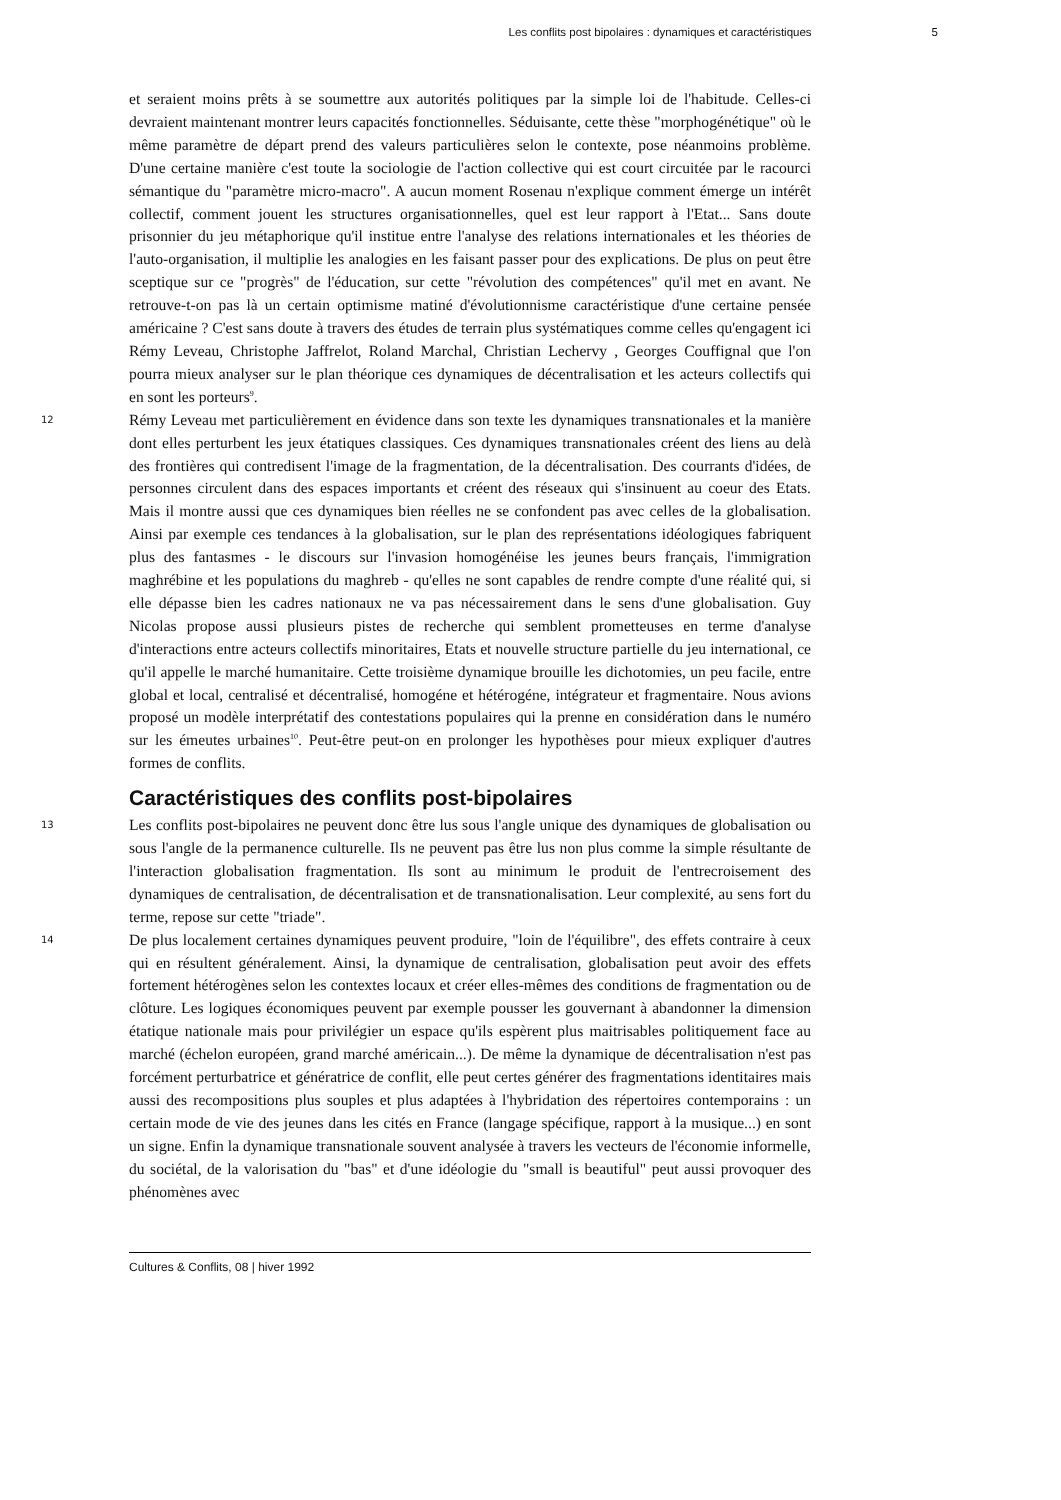Les conflits post bipolaires : dynamiques et caractéristiques 5
et seraient moins prêts à se soumettre aux autorités politiques par la simple loi de l'habitude. Celles-ci devraient maintenant montrer leurs capacités fonctionnelles. Séduisante, cette thèse "morphogénétique" où le même paramètre de départ prend des valeurs particulières selon le contexte, pose néanmoins problème. D'une certaine manière c'est toute la sociologie de l'action collective qui est court circuitée par le racourci sémantique du "paramètre micro-macro". A aucun moment Rosenau n'explique comment émerge un intérêt collectif, comment jouent les structures organisationnelles, quel est leur rapport à l'Etat... Sans doute prisonnier du jeu métaphorique qu'il institue entre l'analyse des relations internationales et les théories de l'auto-organisation, il multiplie les analogies en les faisant passer pour des explications. De plus on peut être sceptique sur ce "progrès" de l'éducation, sur cette "révolution des compétences" qu'il met en avant. Ne retrouve-t-on pas là un certain optimisme matiné d'évolutionnisme caractéristique d'une certaine pensée américaine ? C'est sans doute à travers des études de terrain plus systématiques comme celles qu'engagent ici Rémy Leveau, Christophe Jaffrelot, Roland Marchal, Christian Lechervy , Georges Couffignal que l'on pourra mieux analyser sur le plan théorique ces dynamiques de décentralisation et les acteurs collectifs qui en sont les porteurs<sup>9</sup>.
12 Rémy Leveau met particulièrement en évidence dans son texte les dynamiques transnationales et la manière dont elles perturbent les jeux étatiques classiques. Ces dynamiques transnationales créent des liens au delà des frontières qui contredisent l'image de la fragmentation, de la décentralisation. Des courrants d'idées, de personnes circulent dans des espaces importants et créent des réseaux qui s'insinuent au coeur des Etats. Mais il montre aussi que ces dynamiques bien réelles ne se confondent pas avec celles de la globalisation. Ainsi par exemple ces tendances à la globalisation, sur le plan des représentations idéologiques fabriquent plus des fantasmes - le discours sur l'invasion homogénéise les jeunes beurs français, l'immigration maghrébine et les populations du maghreb - qu'elles ne sont capables de rendre compte d'une réalité qui, si elle dépasse bien les cadres nationaux ne va pas nécessairement dans le sens d'une globalisation. Guy Nicolas propose aussi plusieurs pistes de recherche qui semblent prometteuses en terme d'analyse d'interactions entre acteurs collectifs minoritaires, Etats et nouvelle structure partielle du jeu international, ce qu'il appelle le marché humanitaire. Cette troisième dynamique brouille les dichotomies, un peu facile, entre global et local, centralisé et décentralisé, homogéne et hétérogéne, intégrateur et fragmentaire. Nous avions proposé un modèle interprétatif des contestations populaires qui la prenne en considération dans le numéro sur les émeutes urbaines<sup>10</sup>. Peut-être peut-on en prolonger les hypothèses pour mieux expliquer d'autres formes de conflits.
Caractéristiques des conflits post-bipolaires
13 Les conflits post-bipolaires ne peuvent donc être lus sous l'angle unique des dynamiques de globalisation ou sous l'angle de la permanence culturelle. Ils ne peuvent pas être lus non plus comme la simple résultante de l'interaction globalisation fragmentation. Ils sont au minimum le produit de l'entrecroisement des dynamiques de centralisation, de décentralisation et de transnationalisation. Leur complexité, au sens fort du terme, repose sur cette "triade".
14 De plus localement certaines dynamiques peuvent produire, "loin de l'équilibre", des effets contraire à ceux qui en résultent généralement. Ainsi, la dynamique de centralisation, globalisation peut avoir des effets fortement hétérogènes selon les contextes locaux et créer elles-mêmes des conditions de fragmentation ou de clôture. Les logiques économiques peuvent par exemple pousser les gouvernant à abandonner la dimension étatique nationale mais pour privilégier un espace qu'ils espèrent plus maitrisables politiquement face au marché (échelon européen, grand marché américain...). De même la dynamique de décentralisation n'est pas forcément perturbatrice et génératrice de conflit, elle peut certes générer des fragmentations identitaires mais aussi des recompositions plus souples et plus adaptées à l'hybridation des répertoires contemporains : un certain mode de vie des jeunes dans les cités en France (langage spécifique, rapport à la musique...) en sont un signe. Enfin la dynamique transnationale souvent analysée à travers les vecteurs de l'économie informelle, du sociétal, de la valorisation du "bas" et d'une idéologie du "small is beautiful" peut aussi provoquer des phénomènes avec
Cultures & Conflits, 08 | hiver 1992